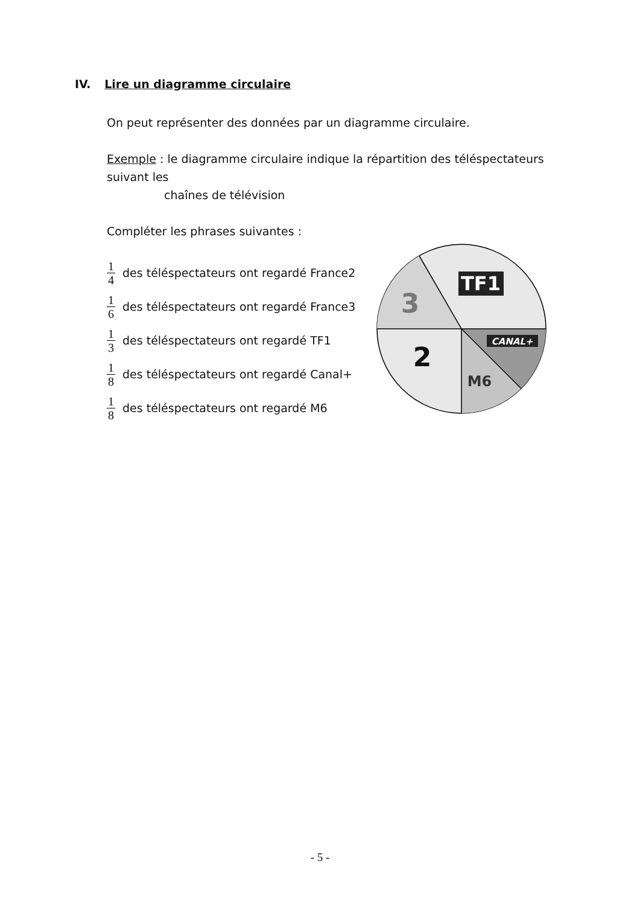IV. Lire un diagramme circulaire
On peut représenter des données par un diagramme circulaire.
Exemple : le diagramme circulaire indique la répartition des téléspectateurs suivant les
chaînes de télévision
Compléter les phrases suivantes :
1 4 des téléspectateurs ont regardé France2
1 6 des téléspectateurs ont regardé France3
1 3 des téléspectateurs ont regardé TF1
1 8 des téléspectateurs ont regardé Canal+
1 8 des téléspectateurs ont regardé M6
TF1
3
2
CANAL+
M6
- 5 -